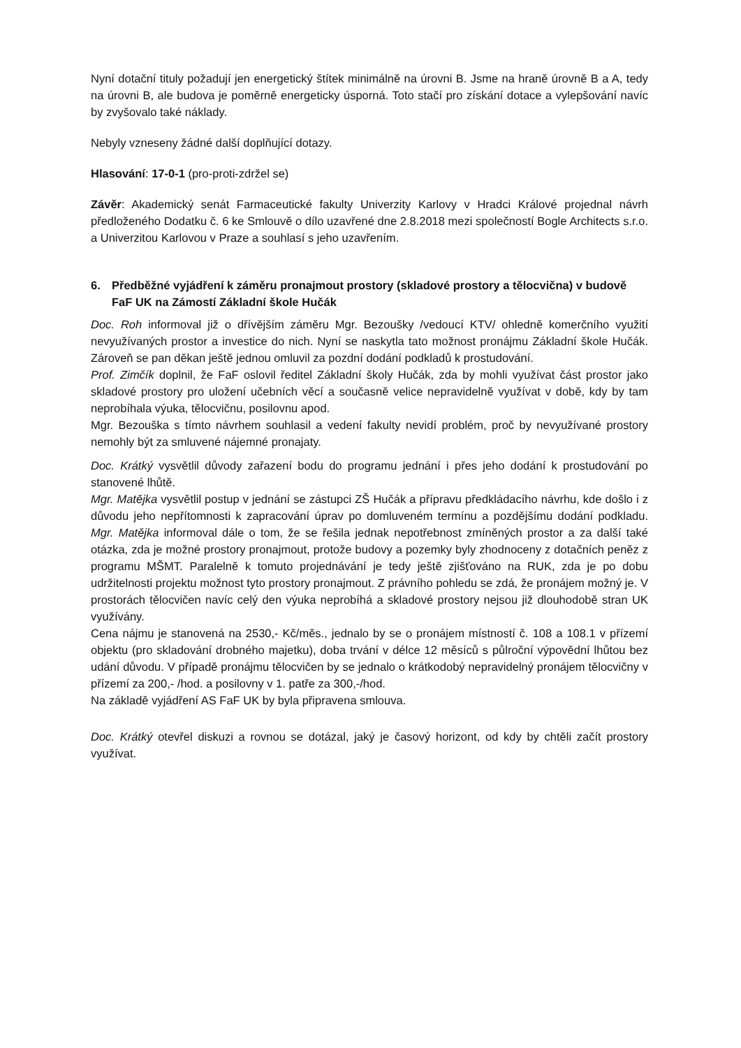Nyní dotační tituly požadují jen energetický štítek minimálně na úrovni B. Jsme na hraně úrovně B a A, tedy na úrovni B, ale budova je poměrně energeticky úsporná. Toto stačí pro získání dotace a vylepšování navíc by zvyšovalo také náklady.
Nebyly vzneseny žádné další doplňující dotazy.
Hlasování: 17-0-1 (pro-proti-zdržel se)
Závěr: Akademický senát Farmaceutické fakulty Univerzity Karlovy v Hradci Králové projednal návrh předloženého Dodatku č. 6 ke Smlouvě o dílo uzavřené dne 2.8.2018 mezi společností Bogle Architects s.r.o. a Univerzitou Karlovou v Praze a souhlasí s jeho uzavřením.
6. Předběžné vyjádření k záměru pronajmout prostory (skladové prostory a tělocvična) v budově FaF UK na Zámostí Základní škole Hučák
Doc. Roh informoval již o dřívějším záměru Mgr. Bezoušky /vedoucí KTV/ ohledně komerčního využití nevyužívaných prostor a investice do nich. Nyní se naskytla tato možnost pronájmu Základní škole Hučák. Zároveň se pan děkan ještě jednou omluvil za pozdní dodání podkladů k prostudování.
Prof. Zimčík doplnil, že FaF oslovil ředitel Základní školy Hučák, zda by mohli využívat část prostor jako skladové prostory pro uložení učebních věcí a současně velice nepravidelně využívat v době, kdy by tam neprobíhala výuka, tělocvičnu, posilovnu apod.
Mgr. Bezouška s tímto návrhem souhlasil a vedení fakulty nevidí problém, proč by nevyužívané prostory nemohly být za smluvené nájemné pronajaty.
Doc. Krátký vysvětlil důvody zařazení bodu do programu jednání i přes jeho dodání k prostudování po stanovené lhůtě.
Mgr. Matějka vysvětlil postup v jednání se zástupci ZŠ Hučák a přípravu předkládacího návrhu, kde došlo i z důvodu jeho nepřítomnosti k zapracování úprav po domluveném termínu a pozdějšímu dodání podkladu. Mgr. Matějka informoval dále o tom, že se řešila jednak nepotřebnost zmíněných prostor a za další také otázka, zda je možné prostory pronajmout, protože budovy a pozemky byly zhodnoceny z dotačních peněz z programu MŠMT. Paralelně k tomuto projednávání je tedy ještě zjišťováno na RUK, zda je po dobu udržitelnosti projektu možnost tyto prostory pronajmout. Z právního pohledu se zdá, že pronájem možný je. V prostorách tělocvičen navíc celý den výuka neprobíhá a skladové prostory nejsou již dlouhodobě stran UK využívány.
Cena nájmu je stanovená na 2530,- Kč/měs., jednalo by se o pronájem místností č. 108 a 108.1 v přízemí objektu (pro skladování drobného majetku), doba trvání v délce 12 měsíců s půlroční výpovědní lhůtou bez udání důvodu. V případě pronájmu tělocvičen by se jednalo o krátkodobý nepravidelný pronájem tělocvičny v přízemí za 200,- /hod. a posilovny v 1. patře za 300,-/hod.
Na základě vyjádření AS FaF UK by byla připravena smlouva.
Doc. Krátký otevřel diskuzi a rovnou se dotázal, jaký je časový horizont, od kdy by chtěli začít prostory využívat.